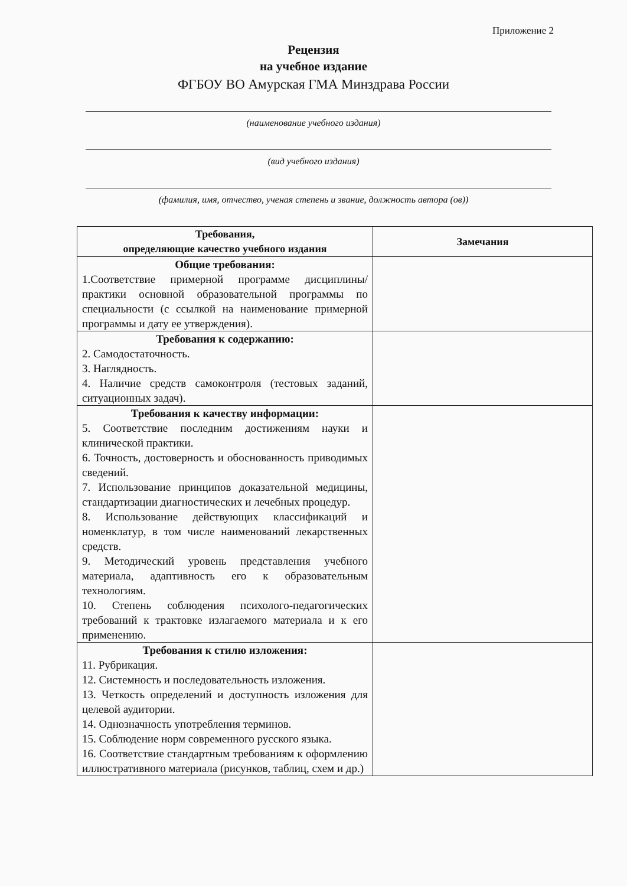Приложение 2
Рецензия
на учебное издание
ФГБОУ ВО Амурская ГМА Минздрава России
(наименование учебного издания)
(вид учебного издания)
(фамилия, имя, отчество, ученая степень и звание, должность автора (ов))
| Требования, определяющие качество учебного издания | Замечания |
| --- | --- |
| Общие требования: 1.Соответствие примерной программе дисциплины/практики основной образовательной программы по специальности (с ссылкой на наименование примерной программы и дату ее утверждения). | |
| Требования к содержанию: 2. Самодостаточность. 3. Наглядность. 4. Наличие средств самоконтроля (тестовых заданий, ситуационных задач). | |
| Требования к качеству информации: 5. Соответствие последним достижениям науки и клинической практики. 6. Точность, достоверность и обоснованность приводимых сведений. 7. Использование принципов доказательной медицины, стандартизации диагностических и лечебных процедур. 8. Использование действующих классификаций и номенклатур, в том числе наименований лекарственных средств. 9. Методический уровень представления учебного материала, адаптивность его к образовательным технологиям. 10. Степень соблюдения психолого-педагогических требований к трактовке излагаемого материала и к его применению. | |
| Требования к стилю изложения: 11. Рубрикация. 12. Системность и последовательность изложения. 13. Четкость определений и доступность изложения для целевой аудитории. 14. Однозначность употребления терминов. 15. Соблюдение норм современного русского языка. 16. Соответствие стандартным требованиям к оформлению иллюстративного материала (рисунков, таблиц, схем и др.) | |